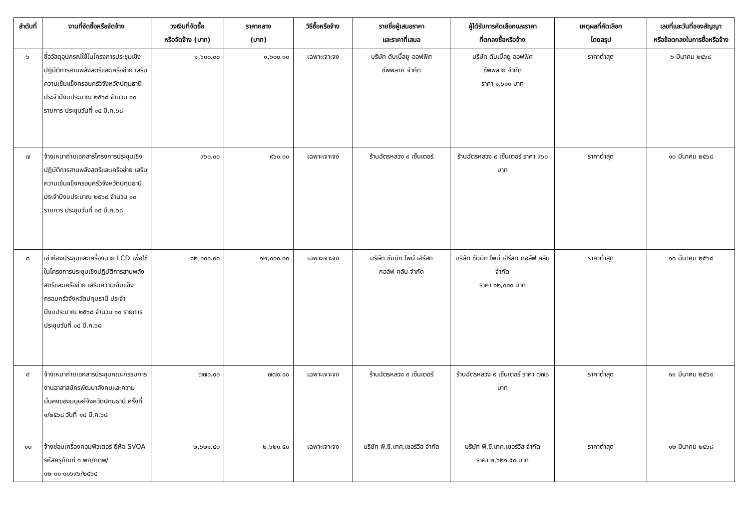| ลำดับที่ | งานที่จัดซื้อหรือจัดจ้าง | วงเงินที่จัดซื้อ หรือจัดจ้าง (บาท) | ราคากลาง (บาท) | วิธีซื้อหรือจ้าง | รายชื่อผู้เสนอราคา และราคาที่เสนอ | ผู้ได้รับการคัดเลือกและราคา ที่ตกลงซื้อหรือจ้าง | เหตุผลที่คัดเลือก โดยสรุป | เลขที่และวันที่ของสัญญา หรือข้อตกลงในการซื้อหรือจ้าง |
| --- | --- | --- | --- | --- | --- | --- | --- | --- |
| ๖ | ซื้อวัสดุอุปกรณ์ใช้ในโครงการประชุมเชิงปฏิบัติการสานพลังสตรีและเครือข่าย เสริมความเข้มแข็งครอบครัวจังหวัดปทุมธานี ประจำปีงบประมาณ ๒๕๖๘ จำนวน ๑๐ รายการ ประชุมวันที่ ๑๔ มี.ค.๖๘ | ๑,๖๐๐.๐๐ | ๑,๖๐๐.๐๐ | เฉพาะเจาะจง | บริษัท ดับเบิ้ลยู ออฟฟิศ ซัพพลาย จำกัด | บริษัท ดับเบิ้ลยู ออฟฟิศ ซัพพลาย จำกัด ราคา ๑,๖๐๐ บาท | ราคาต่ำสุด | ๖ มีนาคม ๒๕๖๘ |
| ๗ | จ้างเหมาถ่ายเอกสารโครงการประชุมเชิงปฏิบัติการสานพลังสตรีและเครือข่าย เสริมความเข้มแข็งครอบครัวจังหวัดปทุมธานี ประจำปีงบประมาณ ๒๕๖๘ จำนวน ๑๐ รายการ ประชุมวันที่ ๑๔ มี.ค.๖๘ | ๙๖๐.๐๐ | ๙๖๐.๐๐ | เฉพาะเจาะจง | ร้านฉัตรหลวง ๙ เซ็นเตอร์ | ร้านฉัตรหลวง ๙ เซ็นเตอร์ ราคา ๙๖๐ บาท | ราคาต่ำสุด | ๑๐ มีนาคม ๒๕๖๘ |
| ๘ | เช่าห้องประชุมและเครื่องฉาย LCD เพื่อใช้ในโครงการประชุมเชิงปฏิบัติการสานพลังสตรีและเครือข่าย เสริมความเข้มแข็งครอบครัวจังหวัดปทุมธานี ประจำปีงบประมาณ ๒๕๖๘ จำนวน ๑๐ รายการ ประชุมวันที่ ๑๔ มี.ค.๖๘ | ๑๒,๐๐๐.๐๐ | ๑๒,๐๐๐.๐๐ | เฉพาะเจาะจง | บริษัท ซัมมิท ไพน์ เฮิร์สท กอล์ฟ คลับ จำกัด | บริษัท ซัมมิท ไพน์ เฮิร์สท กอล์ฟ คลับ จำกัด ราคา ๑๒,๐๐๐ บาท | ราคาต่ำสุด | ๑๐ มีนาคม ๒๕๖๘ |
| ๙ | จ้างเหมาถ่ายเอกสารประชุมคณะกรรมการงานอาสาสมัครพัฒนาสังคมและความมั่นคงของมนุษย์จังหวัดปทุมธานี ครั้งที่ ๑/๒๕๖๘ วันที่ ๑๘ มี.ค.๖๘ | ๗๗๐.๐๐ | ๗๗๐.๐๐ | เฉพาะเจาะจง | ร้านฉัตรหลวง ๙ เซ็นเตอร์ | ร้านฉัตรหลวง ๙ เซ็นเตอร์ ราคา ๗๗๐ บาท | ราคาต่ำสุด | ๑๑ มีนาคม ๒๕๖๘ |
| ๑๐ | จ้างซ่อมเครื่องคอมพิวเตอร์ ยี่ห้อ SVOA รหัสครุภัณฑ์ ๑ พก/กทพ/ ๐๒-๐๑-๐๐๖๙๖/๒๕๖๔ | ๒,๖๒๑.๕๐ | ๒,๖๒๑.๕๐ | เฉพาะเจาะจง | บริษัท พี.ซี.เทค.เซอร์วิส จำกัด | บริษัท พี.ซี.เทค.เซอร์วิส จำกัด ราคา ๒,๖๒๑.๕๐ บาท | ราคาต่ำสุด | ๑๒ มีนาคม ๒๕๖๘ |